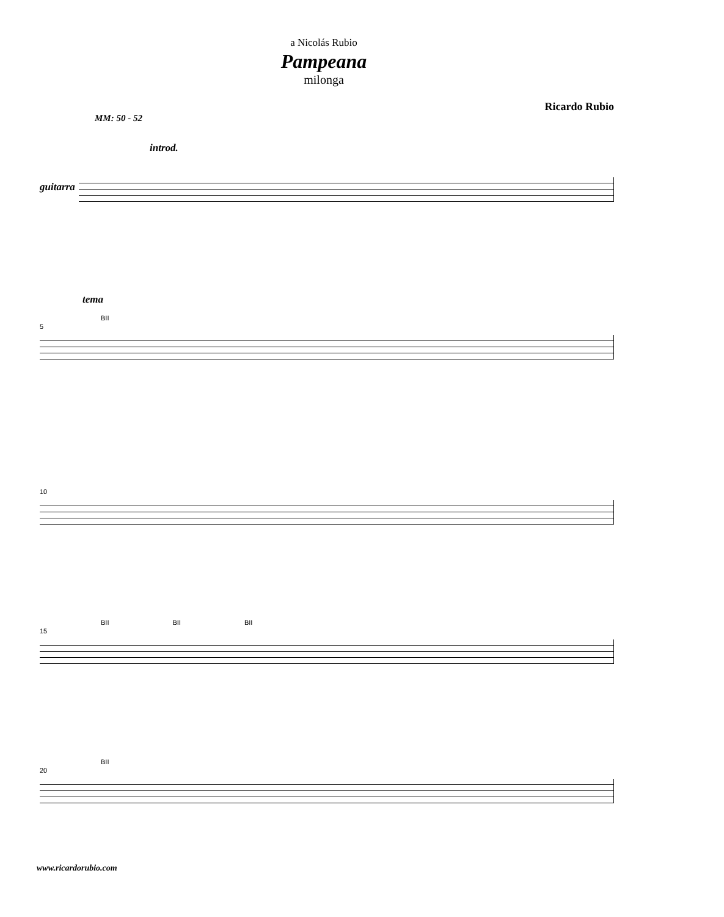a Nicolás Rubio
Pampeana
milonga
Ricardo Rubio
MM: 50 - 52
introd.
guitarra
tema
BII
5
10
BII BII BII
15
BII
20
www.ricardorubio.com